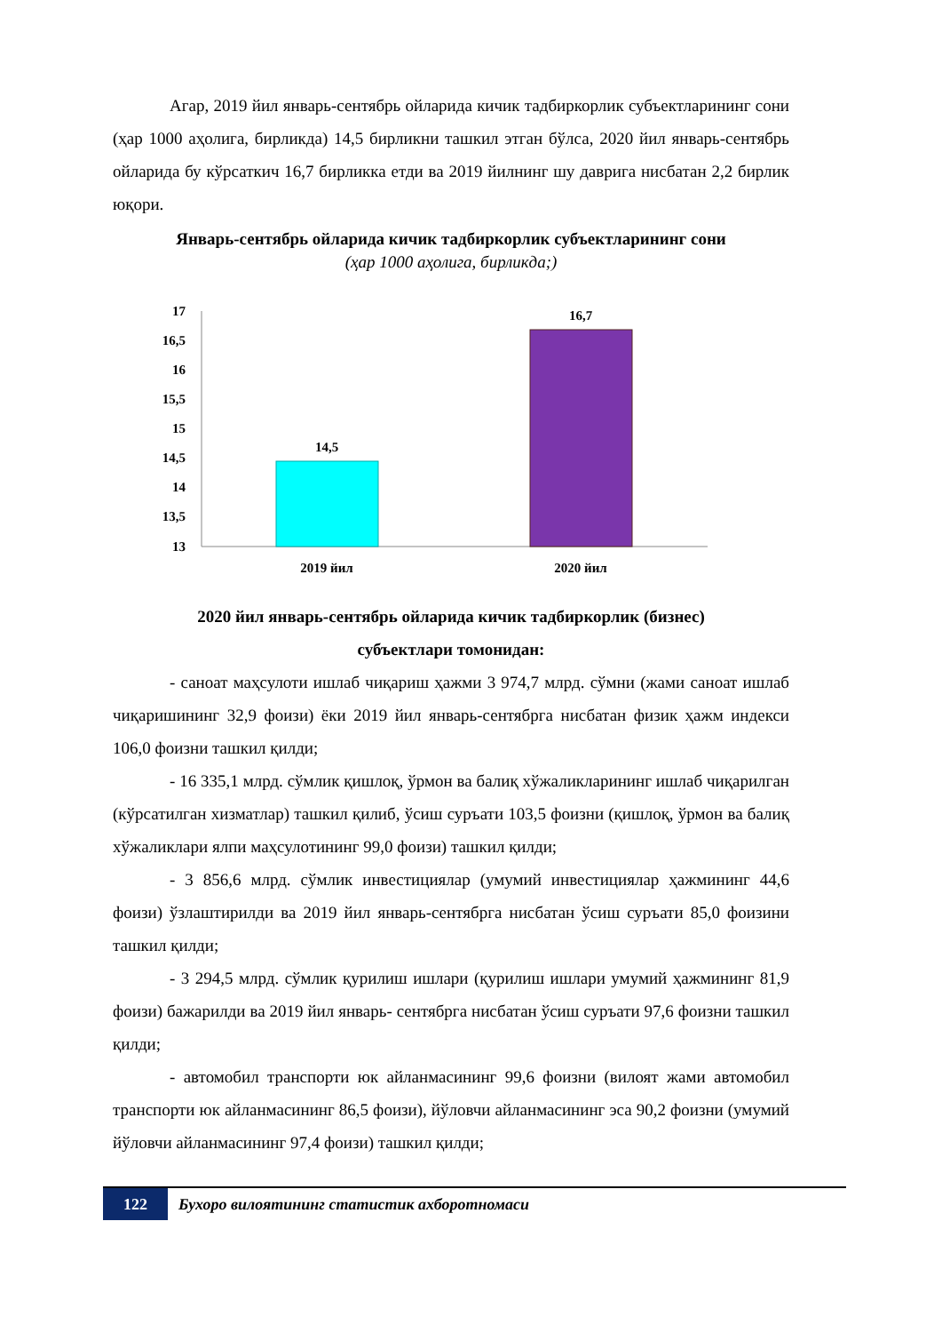Агар, 2019 йил январь-сентябрь ойларида кичик тадбиркорлик субъектларининг сони (ҳар 1000 аҳолига, бирликда) 14,5 бирликни ташкил этган бўлса, 2020 йил январь-сентябрь ойларида бу кўрсаткич 16,7 бирликка етди ва 2019 йилнинг шу даврига нисбатан 2,2 бирлик юқори.
Январь-сентябрь ойларида кичик тадбиркорлик субъектларининг сони
(ҳар 1000 аҳолига, бирликда;)
17
16,5
16
15,5
15
14,5
14
13,5
13
14,5
16,7
2019 йил
2020 йил
2020 йил январь-сентябрь ойларида кичик тадбиркорлик (бизнес)
субъектлари томонидан:
- саноат маҳсулоти ишлаб чиқариш ҳажми 3 974,7 млрд. сўмни (жами саноат ишлаб чиқаришининг 32,9 фоизи) ёки 2019 йил январь-сентябрга нисбатан физик ҳажм индекси 106,0 фоизни ташкил қилди;
- 16 335,1 млрд. сўмлик қишлоқ, ўрмон ва балиқ хўжаликларининг ишлаб чиқарилган (кўрсатилган хизматлар) ташкил қилиб, ўсиш суръати 103,5 фоизни (қишлоқ, ўрмон ва балиқ хўжаликлари ялпи маҳсулотининг 99,0 фоизи) ташкил қилди;
- 3 856,6 млрд. сўмлик инвестициялар (умумий инвестициялар ҳажмининг 44,6 фоизи) ўзлаштирилди ва 2019 йил январь-сентябрга нисбатан ўсиш суръати 85,0 фоизини ташкил қилди;
- 3 294,5 млрд. сўмлик қурилиш ишлари (қурилиш ишлари умумий ҳажмининг 81,9 фоизи) бажарилди ва 2019 йил январь- сентябрга нисбатан ўсиш суръати 97,6 фоизни ташкил қилди;
- автомобил транспорти юк айланмасининг 99,6 фоизни (вилоят жами автомобил транспорти юк айланмасининг 86,5 фоизи), йўловчи айланмасининг эса 90,2 фоизни (умумий йўловчи айланмасининг 97,4 фоизи) ташкил қилди;
122
Бухоро вилоятининг статистик ахборотномаси